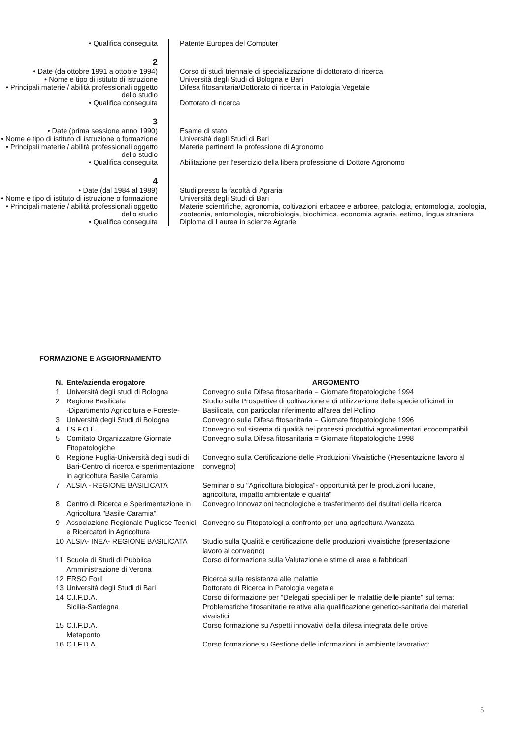• Qualifica conseguita Patente Europea del Computer
2
• Date (da ottobre 1991 a ottobre 1994)
Corso di studi triennale di specializzazione di dottorato di ricerca
• Nome e tipo di istituto di istruzione
Università degli Studi di Bologna e Bari
• Principali materie / abilità professionali oggetto dello studio
Difesa fitosanitaria/Dottorato di ricerca in Patologia Vegetale
• Qualifica conseguita Dottorato di ricerca
3
• Date (prima sessione anno 1990) Esame di stato
• Nome e tipo di istituto di istruzione o formazione
Università degli Studi di Bari
• Principali materie / abilità professionali oggetto dello studio
Materie pertinenti la professione di Agronomo
• Qualifica conseguita Abilitazione per l'esercizio della libera professione di Dottore Agronomo
4
• Date (dal 1984 al 1989) Studi presso la facoltà di Agraria
• Nome e tipo di istituto di istruzione o formazione
Università degli Studi di Bari
• Principali materie / abilità professionali oggetto dello studio
Materie scientifiche, agronomia, coltivazioni erbacee e arboree, patologia, entomologia, zoologia, zootecnia, entomologia, microbiologia, biochimica, economia agraria, estimo, lingua straniera
• Qualifica conseguita Diploma di Laurea in scienze Agrarie
FORMAZIONE E AGGIORNAMENTO
| N. | Ente/azienda erogatore | ARGOMENTO |
| --- | --- | --- |
| 1 | Università degli studi di Bologna | Convegno sulla Difesa fitosanitaria = Giornate fitopatologiche 1994 |
| 2 | Regione Basilicata -Dipartimento Agricoltura e Foreste- | Studio sulle Prospettive di coltivazione e di utilizzazione delle specie officinali in Basilicata, con particolar riferimento all'area del Pollino |
| 3 | Università degli Studi di Bologna | Convegno sulla Difesa fitosanitaria = Giornate fitopatologiche 1996 |
| 4 | I.S.F.O.L. | Convegno sul sistema di qualità nei processi produttivi agroalimentari ecocompatibili |
| 5 | Comitato Organizzatore Giornate Fitopatologiche | Convegno sulla Difesa fitosanitaria = Giornate fitopatologiche 1998 |
| 6 | Regione Puglia-Università degli sudi di Bari-Centro di ricerca e sperimentazione in agricoltura Basile Caramia | Convegno sulla Certificazione delle Produzioni Vivaistiche (Presentazione lavoro al convegno) |
| 7 | ALSIA - REGIONE BASILICATA | Seminario su "Agricoltura biologica"- opportunità per le produzioni lucane, agricoltura, impatto ambientale e qualità" |
| 8 | Centro di Ricerca e Sperimentazione in Agricoltura "Basile Caramia" | Convegno Innovazioni tecnologiche e trasferimento dei risultati della ricerca |
| 9 | Associazione Regionale Pugliese Tecnici e Ricercatori in Agricoltura | Convegno su Fitopatologi a confronto per una agricoltura Avanzata |
| 10 | ALSIA- INEA- REGIONE BASILICATA | Studio sulla Qualità e certificazione delle produzioni vivaistiche (presentazione lavoro al convegno) |
| 11 | Scuola di Studi di Pubblica Amministrazione di Verona | Corso di formazione sulla Valutazione e stime di aree e fabbricati |
| 12 | ERSO Forlì | Ricerca sulla resistenza alle malattie |
| 13 | Università degli Studi di Bari | Dottorato di Ricerca in Patologia vegetale |
| 14 | C.I.F.D.A. Sicilia-Sardegna | Corso di formazione per "Delegati speciali per le malattie delle piante" sul tema: Problematiche fitosanitarie relative alla qualificazione genetico-sanitaria dei materiali vivaistici |
| 15 | C.I.F.D.A. Metaponto | Corso formazione su Aspetti innovativi della difesa integrata delle ortive |
| 16 | C.I.F.D.A. | Corso formazione su Gestione delle informazioni in ambiente lavorativo: |
5